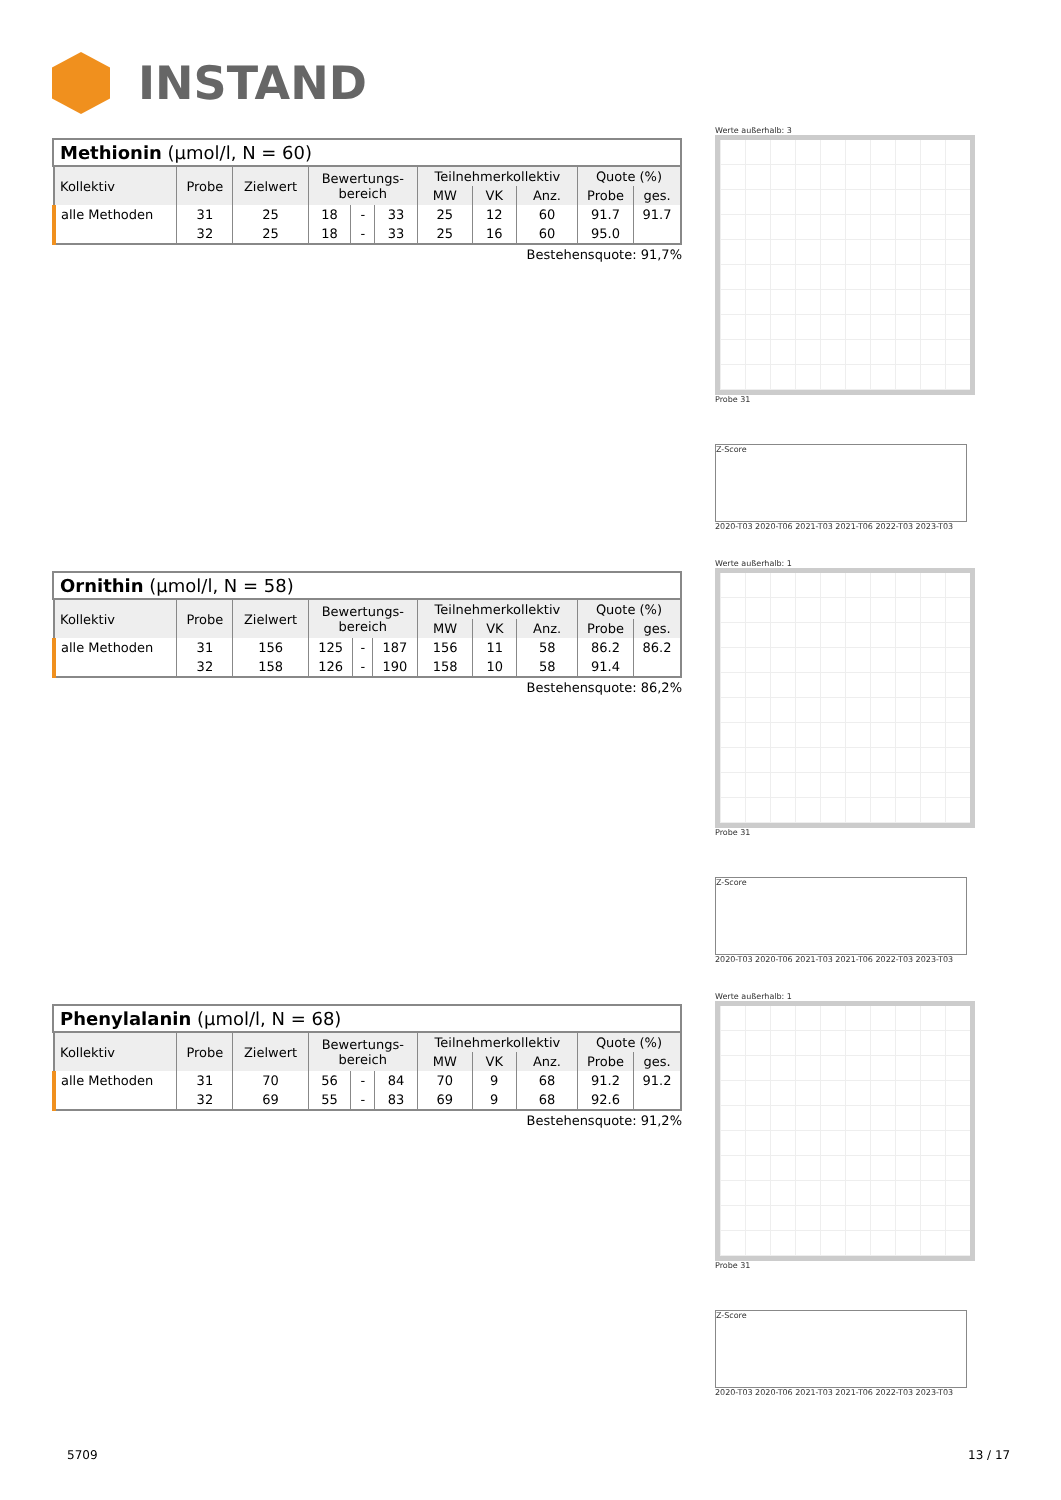INSTAND
Methionin (µmol/l, N = 60)
| Kollektiv | Probe | Zielwert | Bewertungs- bereich | | | Teilnehmerkollektiv | | | Quote (%) | |
| --- | --- | --- | --- | --- | --- | --- | --- | --- | --- | --- |
| | | | | | | MW | VK | Anz. | Probe | ges. |
| alle Methoden | 31 | 25 | 18 | - | 33 | 25 | 12 | 60 | 91.7 | 91.7 |
| | 32 | 25 | 18 | - | 33 | 25 | 16 | 60 | 95.0 | |
Bestehensquote: 91,7%
Werte außerhalb: 3
Probe 31
Z-Score
2020-T03 2020-T06 2021-T03 2021-T06 2022-T03 2023-T03
Ornithin (µmol/l, N = 58)
| Kollektiv | Probe | Zielwert | Bewertungs- bereich | | | Teilnehmerkollektiv | | | Quote (%) | |
| --- | --- | --- | --- | --- | --- | --- | --- | --- | --- | --- |
| | | | | | | MW | VK | Anz. | Probe | ges. |
| alle Methoden | 31 | 156 | 125 | - | 187 | 156 | 11 | 58 | 86.2 | 86.2 |
| | 32 | 158 | 126 | - | 190 | 158 | 10 | 58 | 91.4 | |
Bestehensquote: 86,2%
Werte außerhalb: 1
Probe 31
Z-Score
2020-T03 2020-T06 2021-T03 2021-T06 2022-T03 2023-T03
Phenylalanin (µmol/l, N = 68)
| Kollektiv | Probe | Zielwert | Bewertungs- bereich | | | Teilnehmerkollektiv | | | Quote (%) | |
| --- | --- | --- | --- | --- | --- | --- | --- | --- | --- | --- |
| | | | | | | MW | VK | Anz. | Probe | ges. |
| alle Methoden | 31 | 70 | 56 | - | 84 | 70 | 9 | 68 | 91.2 | 91.2 |
| | 32 | 69 | 55 | - | 83 | 69 | 9 | 68 | 92.6 | |
Bestehensquote: 91,2%
Werte außerhalb: 1
Probe 31
Z-Score
2020-T03 2020-T06 2021-T03 2021-T06 2022-T03 2023-T03
5709 13 / 17